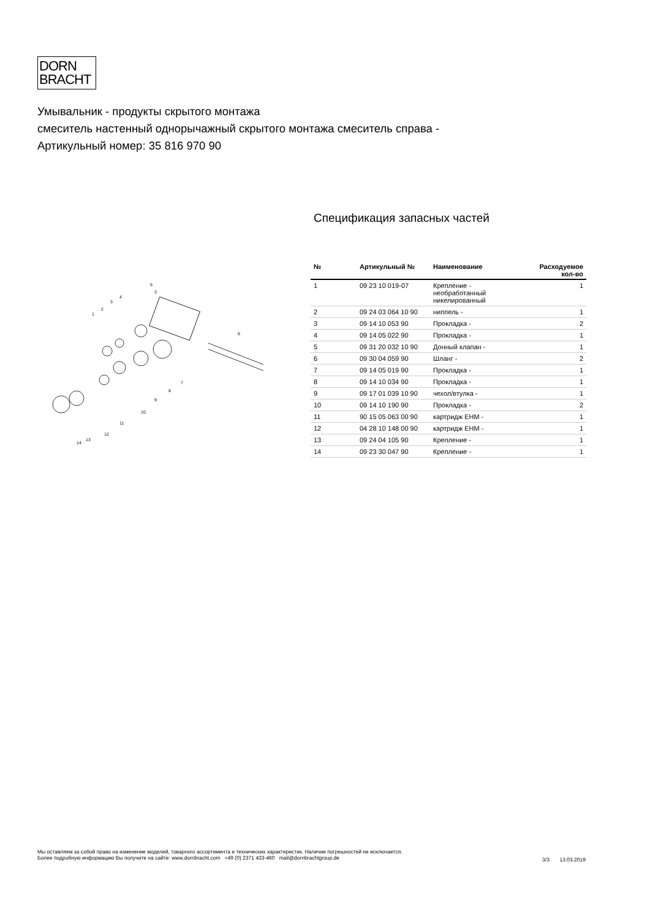DORN
BRACHT
Умывальник - продукты скрытого монтажа
смеситель настенный однорычажный скрытого монтажа смеситель справа -
Артикульный номер: 35 816 970 90
1
2
3
4
5
3
6
7
8
9
10
11
12
13
14
Спецификация запасных частей
| № | Артикульный № | Наименование | Расходуемое кол-во |
| --- | --- | --- | --- |
| 1 | 09 23 10 019-07 | Крепление - необработанный никелированный | 1 |
| 2 | 09 24 03 064 10 90 | ниппель - | 1 |
| 3 | 09 14 10 053 90 | Прокладка - | 2 |
| 4 | 09 14 05 022 90 | Прокладка - | 1 |
| 5 | 09 31 20 032 10 90 | Донный клапан - | 1 |
| 6 | 09 30 04 059 90 | Шланг - | 2 |
| 7 | 09 14 05 019 90 | Прокладка - | 1 |
| 8 | 09 14 10 034 90 | Прокладка - | 1 |
| 9 | 09 17 01 039 10 90 | чехол/втулка - | 1 |
| 10 | 09 14 10 190 90 | Прокладка - | 2 |
| 11 | 90 15 05 063 00 90 | картридж EHM - | 1 |
| 12 | 04 28 10 148 00 90 | картридж EHM - | 1 |
| 13 | 09 24 04 105 90 | Крепление - | 1 |
| 14 | 09 23 30 047 90 | Крепление - | 1 |
Мы оставляем за собой право на изменение моделей, товарного ассортимента и технических характеристик. Наличие погрешностей не исключается.
Более подробную информацию Вы получите на сайте: www.dornbracht.com +49 (0) 2371 433-460 mail@dornbrachtgroup.de
3/3 13.03.2019